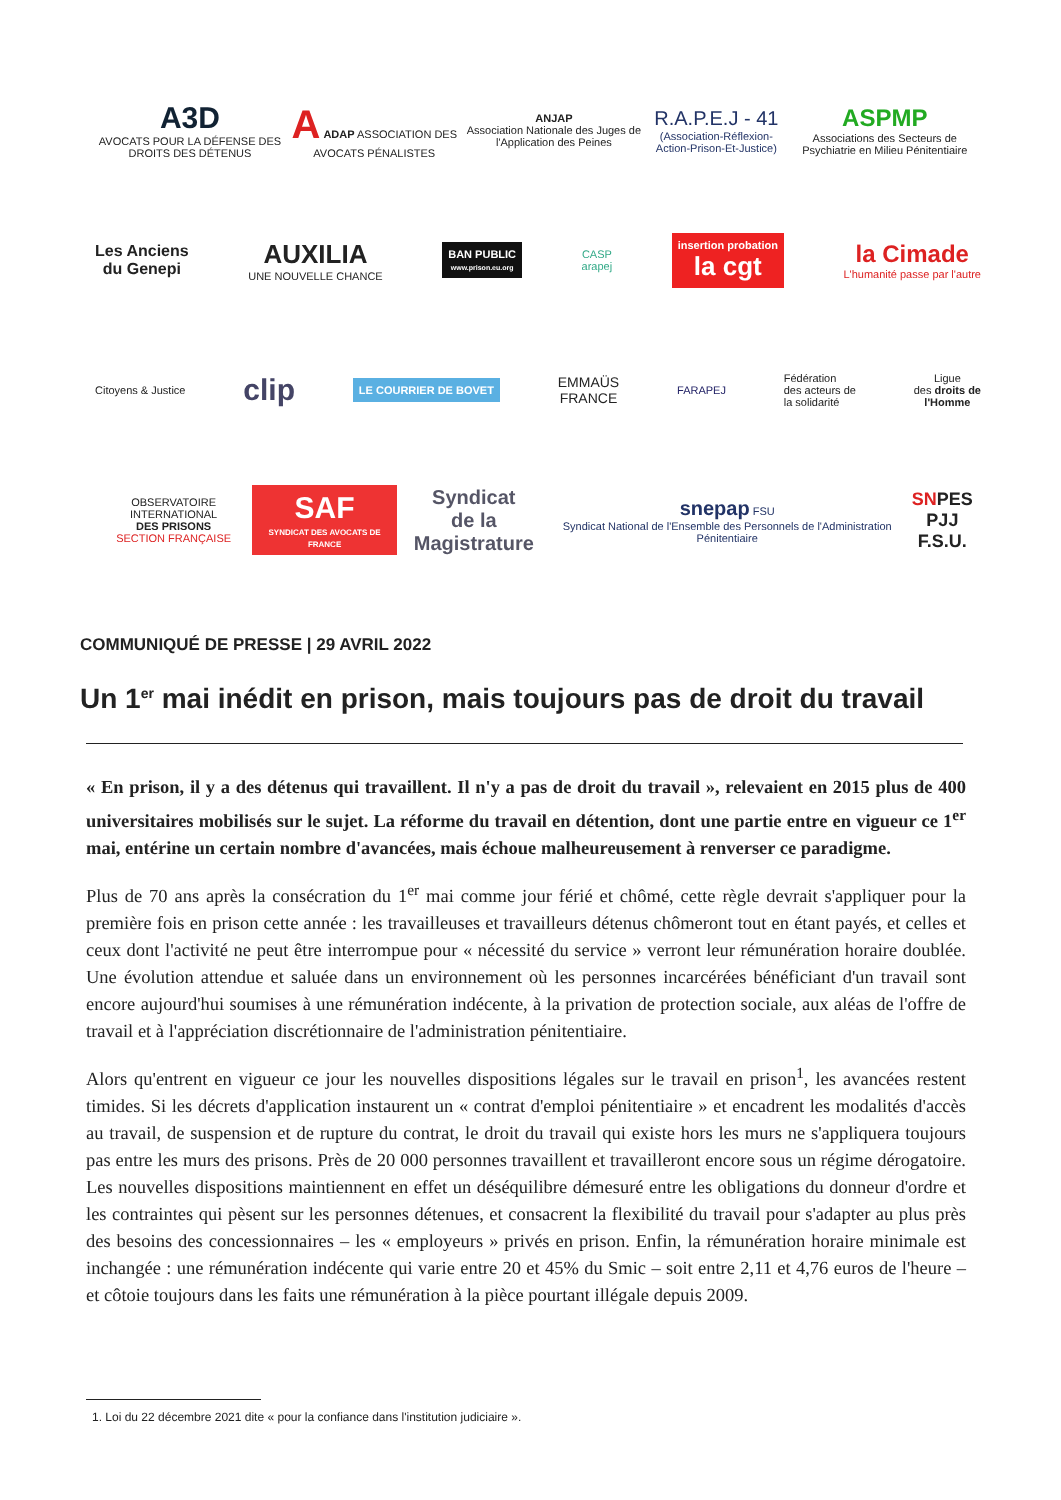A3D
AVOCATS POUR LA DÉFENSE DES DROITS DES DÉTENUS
A ADAP ASSOCIATION DES AVOCATS PÉNALISTES
ANJAP
Association Nationale des Juges de l'Application des Peines
R.A.P.E.J - 41
(Association-Réflexion-Action-Prison-Et-Justice)
ASPMP
Associations des Secteurs de Psychiatrie en Milieu Pénitentiaire
Les Anciens
du Genepi
AUXILIA
UNE NOUVELLE CHANCE
BAN PUBLIC
www.prison.eu.org
CASP
arapej
insertion probation
la cgt
la Cimade
L'humanité passe par l'autre
Citoyens & Justice
clip
LE COURRIER DE BOVET
EMMAÜS
FRANCE
FARAPEJ
Fédération
des acteurs de
la solidarité
Ligue
des droits de
l'Homme
OBSERVATOIRE INTERNATIONAL
DES PRISONS
SECTION FRANÇAISE
SAF
SYNDICAT DES AVOCATS DE FRANCE
Syndicat
de la Magistrature
snepap FSU
Syndicat National de l'Ensemble des Personnels de l'Administration Pénitentiaire
SNPES
PJJ F.S.U.
COMMUNIQUÉ DE PRESSE | 29 AVRIL 2022
Un 1<sup>er</sup> mai inédit en prison, mais toujours pas de droit du travail
« En prison, il y a des détenus qui travaillent. Il n'y a pas de droit du travail », relevaient en 2015 plus de 400 universitaires mobilisés sur le sujet. La réforme du travail en détention, dont une partie entre en vigueur ce 1<sup>er</sup> mai, entérine un certain nombre d'avancées, mais échoue malheureusement à renverser ce paradigme.
Plus de 70 ans après la consécration du 1<sup>er</sup> mai comme jour férié et chômé, cette règle devrait s'appliquer pour la première fois en prison cette année : les travailleuses et travailleurs détenus chômeront tout en étant payés, et celles et ceux dont l'activité ne peut être interrompue pour « nécessité du service » verront leur rémunération horaire doublée. Une évolution attendue et saluée dans un environnement où les personnes incarcérées bénéficiant d'un travail sont encore aujourd'hui soumises à une rémunération indécente, à la privation de protection sociale, aux aléas de l'offre de travail et à l'appréciation discrétionnaire de l'administration pénitentiaire.
Alors qu'entrent en vigueur ce jour les nouvelles dispositions légales sur le travail en prison<sup>1</sup>, les avancées restent timides. Si les décrets d'application instaurent un « contrat d'emploi pénitentiaire » et encadrent les modalités d'accès au travail, de suspension et de rupture du contrat, le droit du travail qui existe hors les murs ne s'appliquera toujours pas entre les murs des prisons. Près de 20 000 personnes travaillent et travailleront encore sous un régime dérogatoire. Les nouvelles dispositions maintiennent en effet un déséquilibre démesuré entre les obligations du donneur d'ordre et les contraintes qui pèsent sur les personnes détenues, et consacrent la flexibilité du travail pour s'adapter au plus près des besoins des concessionnaires – les « employeurs » privés en prison. Enfin, la rémunération horaire minimale est inchangée : une rémunération indécente qui varie entre 20 et 45% du Smic – soit entre 2,11 et 4,76 euros de l'heure – et côtoie toujours dans les faits une rémunération à la pièce pourtant illégale depuis 2009.
1. Loi du 22 décembre 2021 dite « pour la confiance dans l'institution judiciaire ».